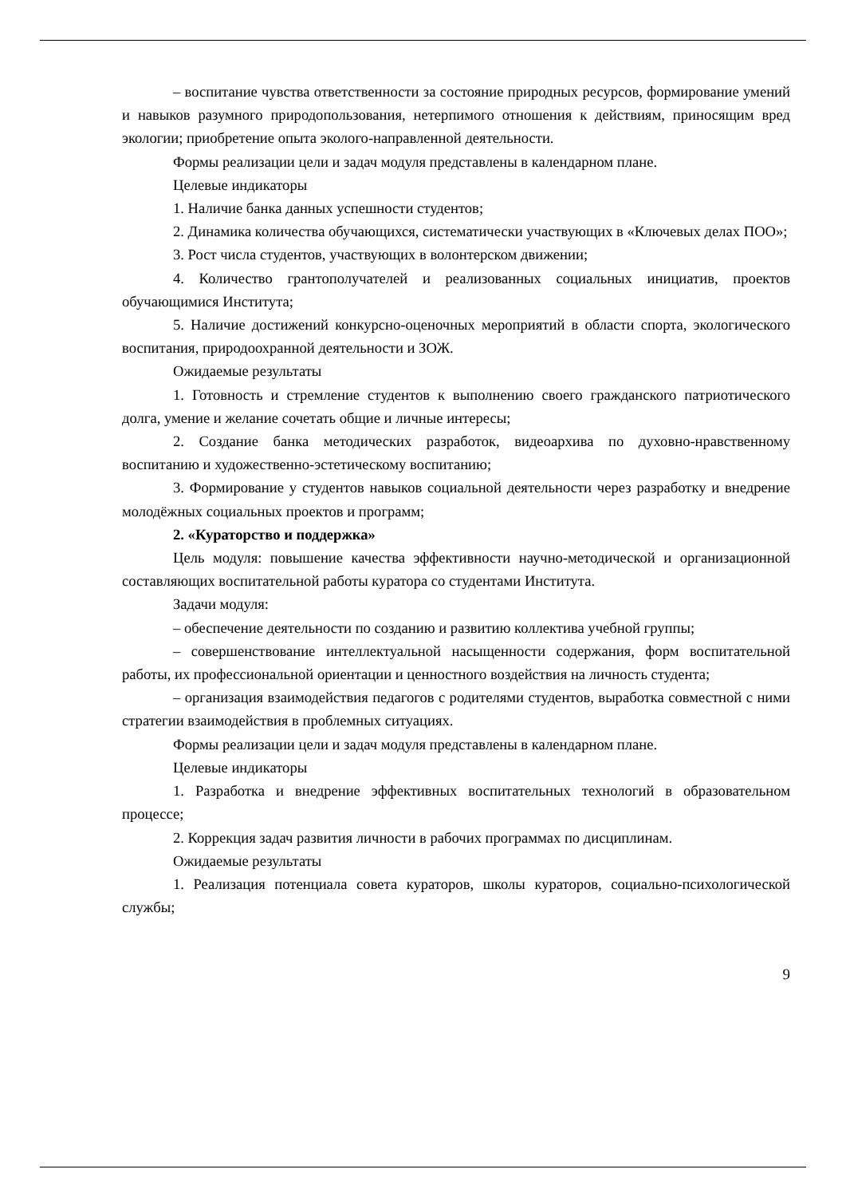– воспитание чувства ответственности за состояние природных ресурсов, формирование умений и навыков разумного природопользования, нетерпимого отношения к действиям, приносящим вред экологии; приобретение опыта эколого-направленной деятельности.
Формы реализации цели и задач модуля представлены в календарном плане.
Целевые индикаторы
1. Наличие банка данных успешности студентов;
2. Динамика количества обучающихся, систематически участвующих в «Ключевых делах ПОО»;
3. Рост числа студентов, участвующих в волонтерском движении;
4. Количество грантополучателей и реализованных социальных инициатив, проектов обучающимися Института;
5. Наличие достижений конкурсно-оценочных мероприятий в области спорта, экологического воспитания, природоохранной деятельности и ЗОЖ.
Ожидаемые результаты
1. Готовность и стремление студентов к выполнению своего гражданского патриотического долга, умение и желание сочетать общие и личные интересы;
2. Создание банка методических разработок, видеоархива по духовно-нравственному воспитанию и художественно-эстетическому воспитанию;
3. Формирование у студентов навыков социальной деятельности через разработку и внедрение молодёжных социальных проектов и программ;
2. «Кураторство и поддержка»
Цель модуля: повышение качества эффективности научно-методической и организационной составляющих воспитательной работы куратора со студентами Института.
Задачи модуля:
– обеспечение деятельности по созданию и развитию коллектива учебной группы;
– совершенствование интеллектуальной насыщенности содержания, форм воспитательной работы, их профессиональной ориентации и ценностного воздействия на личность студента;
– организация взаимодействия педагогов с родителями студентов, выработка совместной с ними стратегии взаимодействия в проблемных ситуациях.
Формы реализации цели и задач модуля представлены в календарном плане.
Целевые индикаторы
1. Разработка и внедрение эффективных воспитательных технологий в образовательном процессе;
2. Коррекция задач развития личности в рабочих программах по дисциплинам.
Ожидаемые результаты
1. Реализация потенциала совета кураторов, школы кураторов, социально-психологической службы;
9